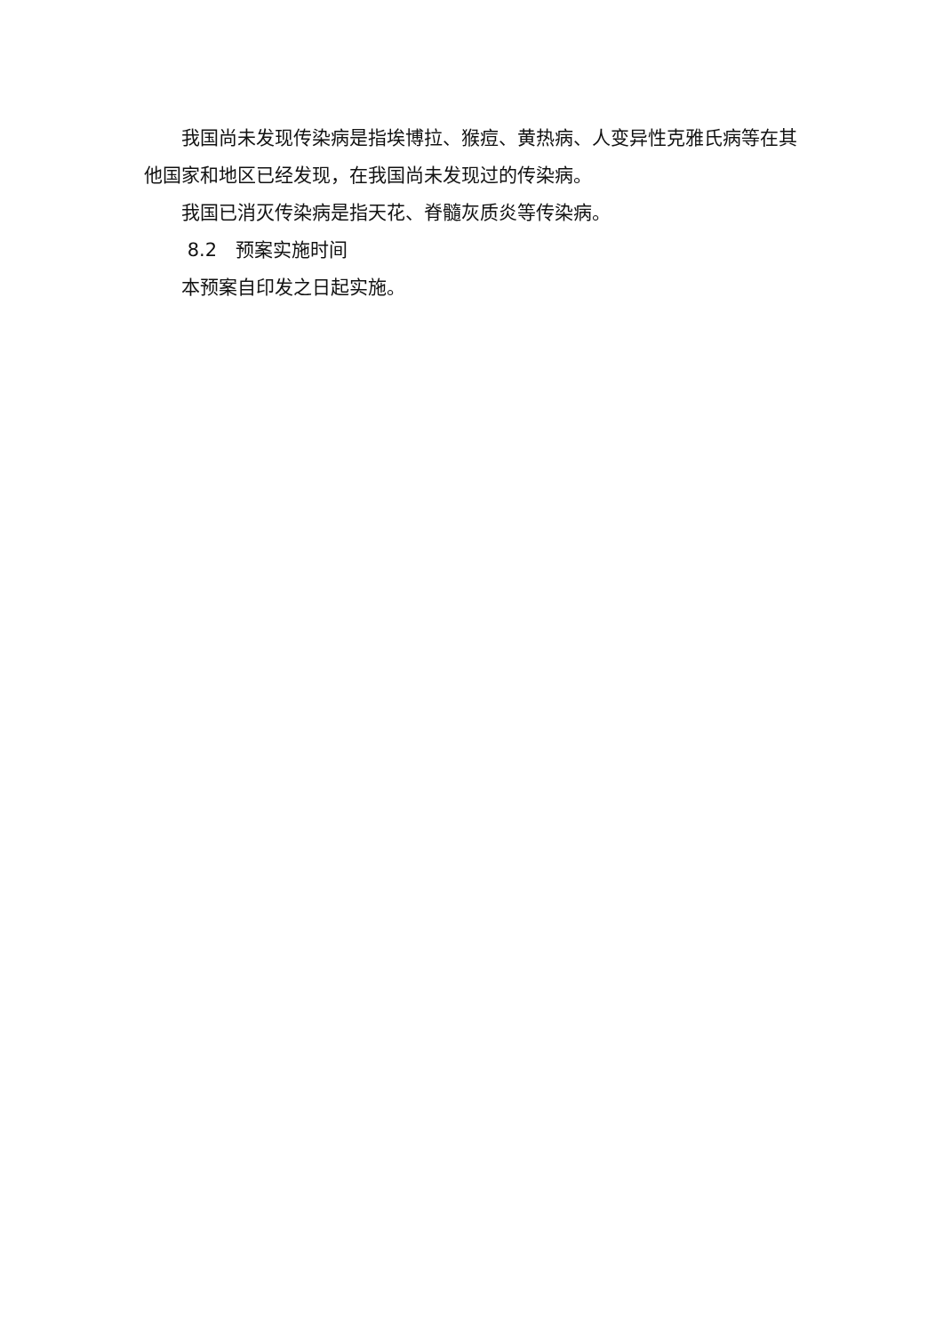我国尚未发现传染病是指埃博拉、猴痘、黄热病、人变异性克雅氏病等在其他国家和地区已经发现，在我国尚未发现过的传染病。
我国已消灭传染病是指天花、脊髓灰质炎等传染病。
8.2　预案实施时间
本预案自印发之日起实施。